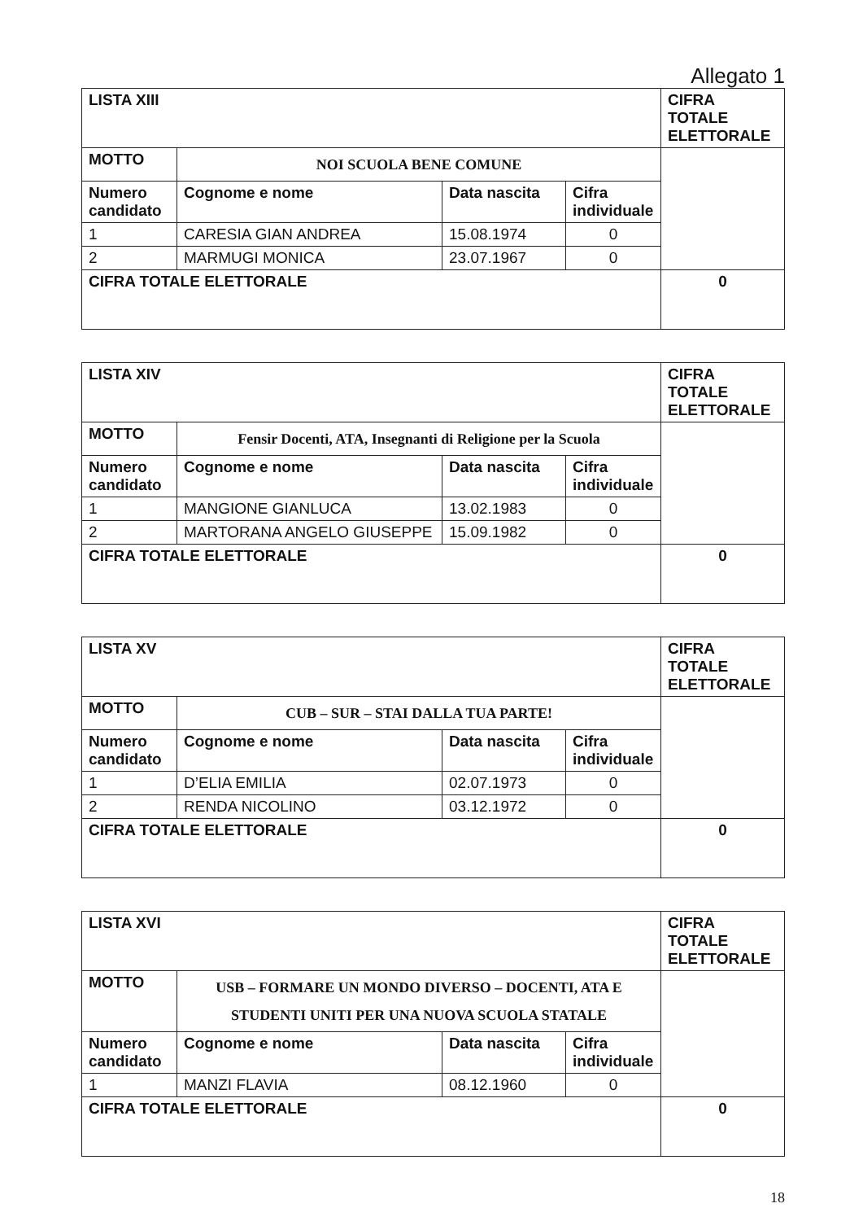Allegato 1
| LISTA XIII | | | | CIFRA TOTALE ELETTORALE |
| MOTTO | NOI SCUOLA BENE COMUNE | | | |
| Numero candidato | Cognome e nome | Data nascita | Cifra individuale | |
| 1 | CARESIA GIAN ANDREA | 15.08.1974 | 0 | |
| 2 | MARMUGI MONICA | 23.07.1967 | 0 | |
| CIFRA TOTALE ELETTORALE | | | | 0 |
| LISTA XIV | | | | CIFRA TOTALE ELETTORALE |
| MOTTO | Fensir Docenti, ATA, Insegnanti di Religione per la Scuola | | | |
| Numero candidato | Cognome e nome | Data nascita | Cifra individuale | |
| 1 | MANGIONE GIANLUCA | 13.02.1983 | 0 | |
| 2 | MARTORANA ANGELO GIUSEPPE | 15.09.1982 | 0 | |
| CIFRA TOTALE ELETTORALE | | | | 0 |
| LISTA XV | | | | CIFRA TOTALE ELETTORALE |
| MOTTO | CUB – SUR – STAI DALLA TUA PARTE! | | | |
| Numero candidato | Cognome e nome | Data nascita | Cifra individuale | |
| 1 | D’ELIA EMILIA | 02.07.1973 | 0 | |
| 2 | RENDA NICOLINO | 03.12.1972 | 0 | |
| CIFRA TOTALE ELETTORALE | | | | 0 |
| LISTA XVI | | | | CIFRA TOTALE ELETTORALE |
| MOTTO | USB – FORMARE UN MONDO DIVERSO – DOCENTI, ATA E STUDENTI UNITI PER UNA NUOVA SCUOLA STATALE | | | |
| Numero candidato | Cognome e nome | Data nascita | Cifra individuale | |
| 1 | MANZI FLAVIA | 08.12.1960 | 0 | |
| CIFRA TOTALE ELETTORALE | | | | 0 |
18